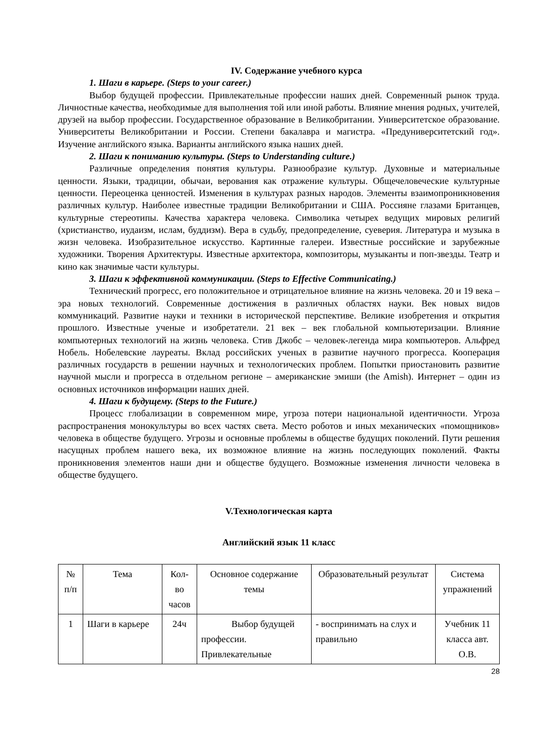IV. Содержание учебного курса
1. Шаги в карьере. (Steps to your career.)
Выбор будущей профессии. Привлекательные профессии наших дней. Современный рынок труда. Личностные качества, необходимые для выполнения той или иной работы. Влияние мнения родных, учителей, друзей на выбор профессии. Государственное образование в Великобритании. Университетское образование. Университеты Великобритании и России. Степени бакалавра и магистра. «Предуниверситетский год». Изучение английского языка. Варианты английского языка наших дней.
2. Шаги к пониманию культуры. (Steps to Understanding culture.)
Различные определения понятия культуры. Разнообразие культур. Духовные и материальные ценности. Языки, традиции, обычаи, верования как отражение культуры. Общечеловеческие культурные ценности. Переоценка ценностей. Изменения в культурах разных народов. Элементы взаимопроникновения различных культур. Наиболее известные традиции Великобритании и США. Россияне глазами Британцев, культурные стереотипы. Качества характера человека. Символика четырех ведущих мировых религий (христианство, иудаизм, ислам, буддизм). Вера в судьбу, предопределение, суеверия. Литература и музыка в жизн человека. Изобразительное искусство. Картинные галереи. Известные российские и зарубежные художники. Творения Архитектуры. Известные архитектора, композиторы, музыканты и поп-звезды. Театр и кино как значимые части культуры.
3. Шаги к эффективной коммуникации. (Steps to Effective Communicating.)
Технический прогресс, его положительное и отрицательное влияние на жизнь человека. 20 и 19 века – эра новых технологий. Современные достижения в различных областях науки. Век новых видов коммуникаций. Развитие науки и техники в исторической перспективе. Великие изобретения и открытия прошлого. Известные ученые и изобретатели. 21 век – век глобальной компьютеризации. Влияние компьютерных технологий на жизнь человека. Стив Джобс – человек-легенда мира компьютеров. Альфред Нобель. Нобелевские лауреаты. Вклад российских ученых в развитие научного прогресса. Кооперация различных государств в решении научных и технологических проблем. Попытки приостановить развитие научной мысли и прогресса в отдельном регионе – американские эмиши (the Amish). Интернет – один из основных источников информации наших дней.
4. Шаги к будущему. (Steps to the Future.)
Процесс глобализации в современном мире, угроза потери национальной идентичности. Угроза распространения монокультуры во всех частях света. Место роботов и иных механических «помощников» человека в обществе будущего. Угрозы и основные проблемы в обществе будущих поколений. Пути решения насущных проблем нашего века, их возможное влияние на жизнь последующих поколений. Факты проникновения элементов наши дни и обществе будущего. Возможные изменения личности человека в обществе будущего.
V.Технологическая карта
Английский язык 11 класс
| № п/п | Тема | Кол-во часов | Основное содержание темы | Образовательный результат | Система упражнений |
| --- | --- | --- | --- | --- | --- |
| 1 | Шаги в карьере | 24ч | Выбор будущей профессии. Привлекательные | - воспринимать на слух и правильно | Учебник 11 класса авт. О.В. |
28